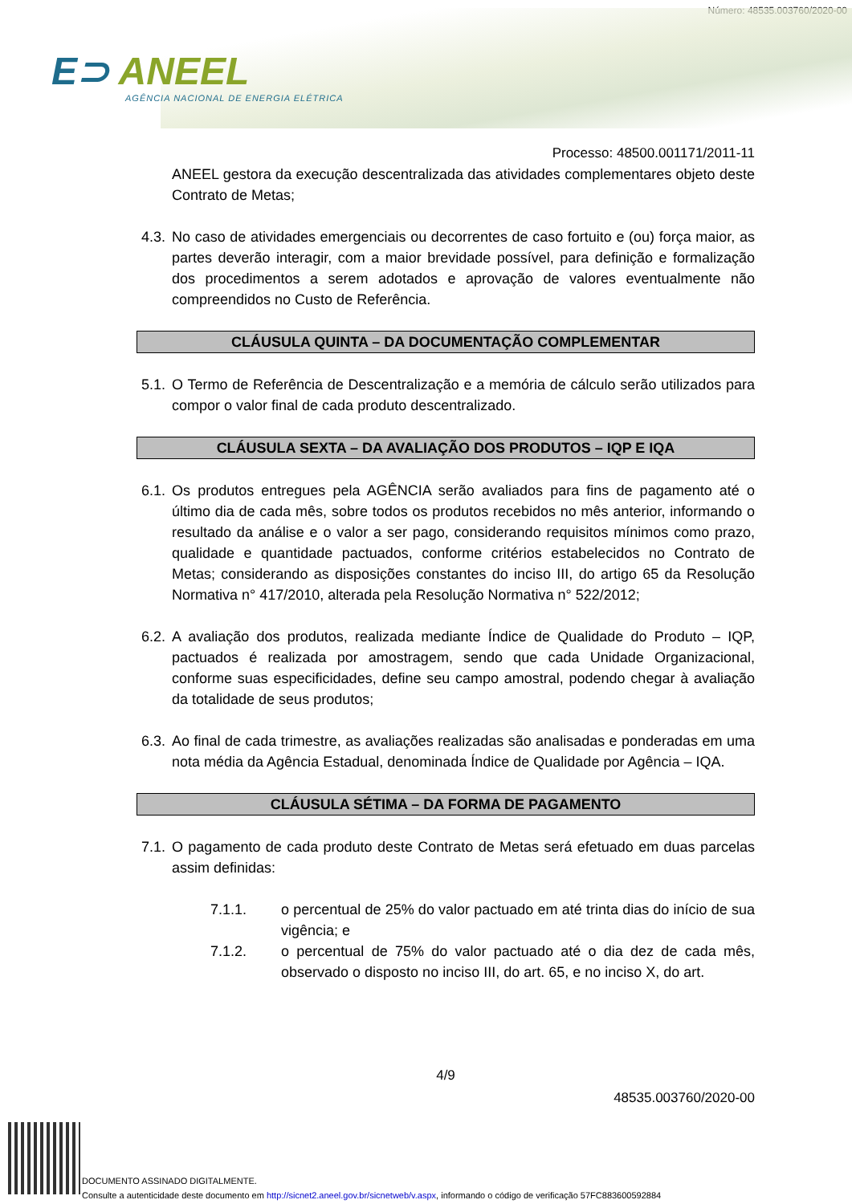Número: 48535.003760/2020-00
E⊃ ANEEL
AGÊNCIA NACIONAL DE ENERGIA ELÉTRICA
Processo: 48500.001171/2011-11
ANEEL gestora da execução descentralizada das atividades complementares objeto deste Contrato de Metas;
4.3.
No caso de atividades emergenciais ou decorrentes de caso fortuito e (ou) força maior, as partes deverão interagir, com a maior brevidade possível, para definição e formalização dos procedimentos a serem adotados e aprovação de valores eventualmente não compreendidos no Custo de Referência.
CLÁUSULA QUINTA – DA DOCUMENTAÇÃO COMPLEMENTAR
5.1.
O Termo de Referência de Descentralização e a memória de cálculo serão utilizados para compor o valor final de cada produto descentralizado.
CLÁUSULA SEXTA – DA AVALIAÇÃO DOS PRODUTOS – IQP E IQA
6.1.
Os produtos entregues pela AGÊNCIA serão avaliados para fins de pagamento até o último dia de cada mês, sobre todos os produtos recebidos no mês anterior, informando o resultado da análise e o valor a ser pago, considerando requisitos mínimos como prazo, qualidade e quantidade pactuados, conforme critérios estabelecidos no Contrato de Metas; considerando as disposições constantes do inciso III, do artigo 65 da Resolução Normativa n° 417/2010, alterada pela Resolução Normativa n° 522/2012;
6.2.
A avaliação dos produtos, realizada mediante Índice de Qualidade do Produto – IQP, pactuados é realizada por amostragem, sendo que cada Unidade Organizacional, conforme suas especificidades, define seu campo amostral, podendo chegar à avaliação da totalidade de seus produtos;
6.3.
Ao final de cada trimestre, as avaliações realizadas são analisadas e ponderadas em uma nota média da Agência Estadual, denominada Índice de Qualidade por Agência – IQA.
CLÁUSULA SÉTIMA – DA FORMA DE PAGAMENTO
7.1.
O pagamento de cada produto deste Contrato de Metas será efetuado em duas parcelas assim definidas:
7.1.1. o percentual de 25% do valor pactuado em até trinta dias do início de sua vigência; e
7.1.2. o percentual de 75% do valor pactuado até o dia dez de cada mês, observado o disposto no inciso III, do art. 65, e no inciso X, do art.
4/9
48535.003760/2020-00
DOCUMENTO ASSINADO DIGITALMENTE.
Consulte a autenticidade deste documento em http://sicnet2.aneel.gov.br/sicnetweb/v.aspx, informando o código de verificação 57FC883600592884